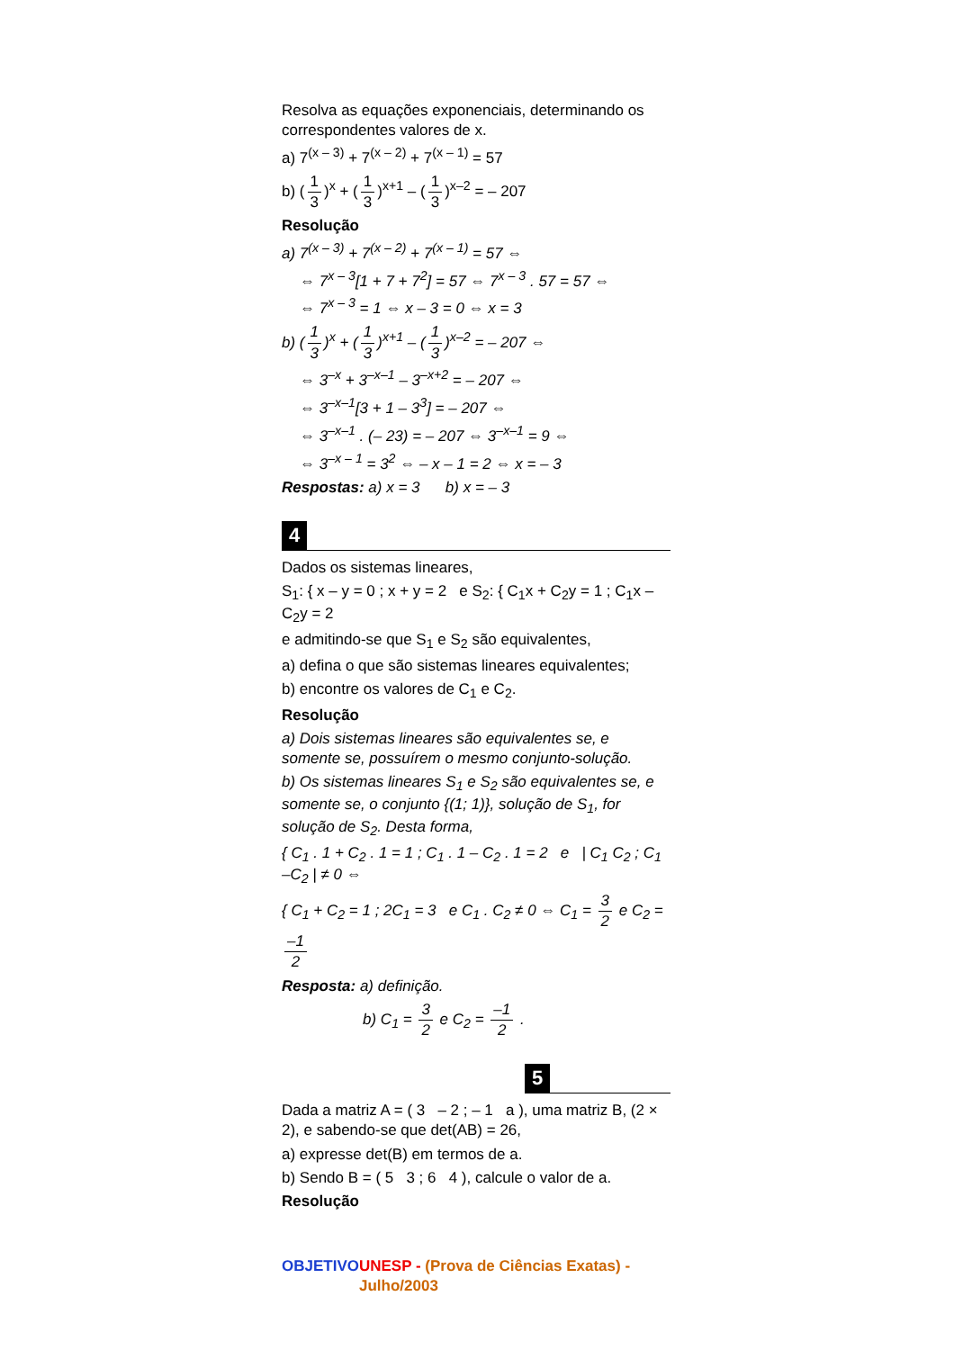Resolva as equações exponenciais, determinando os correspondentes valores de x.
a) 7<sup>(x – 3)</sup> + 7<sup>(x – 2)</sup> + 7<sup>(x – 1)</sup> = 57
b) (1 3)<sup>x</sup> + (1 3)<sup>x+1</sup> – (1 3)<sup>x–2</sup> = – 207
Resolução
a) 7<sup>(x – 3)</sup> + 7<sup>(x – 2)</sup> + 7<sup>(x – 1)</sup> = 57 ⇔
⇔ 7<sup>x – 3</sup>[1 + 7 + 7<sup>2</sup>] = 57 ⇔ 7<sup>x – 3</sup> . 57 = 57 ⇔
⇔ 7<sup>x – 3</sup> = 1 ⇔ x – 3 = 0 ⇔ x = 3
b) (1 3)<sup>x</sup> + (1 3)<sup>x+1</sup> – (1 3)<sup>x–2</sup> = – 207 ⇔
⇔ 3<sup>–x</sup> + 3<sup>–x–1</sup> – 3<sup>–x+2</sup> = – 207 ⇔
⇔ 3<sup>–x–1</sup>[3 + 1 – 3<sup>3</sup>] = – 207 ⇔
⇔ 3<sup>–x–1</sup> . (– 23) = – 207 ⇔ 3<sup>–x–1</sup> = 9 ⇔
⇔ 3<sup>–x – 1</sup> = 3<sup>2</sup> ⇔ – x – 1 = 2 ⇔ x = – 3
Respostas: a) x = 3 b) x = – 3
4
Dados os sistemas lineares,
S<sub>1</sub>: { x – y = 0 ; x + y = 2 e S<sub>2</sub>: { C<sub>1</sub>x + C<sub>2</sub>y = 1 ; C<sub>1</sub>x – C<sub>2</sub>y = 2
e admitindo-se que S<sub>1</sub> e S<sub>2</sub> são equivalentes,
a) defina o que são sistemas lineares equivalentes;
b) encontre os valores de C<sub>1</sub> e C<sub>2</sub>.
Resolução
a) Dois sistemas lineares são equivalentes se, e somente se, possuírem o mesmo conjunto-solução.
b) Os sistemas lineares S<sub>1</sub> e S<sub>2</sub> são equivalentes se, e somente se, o conjunto {(1; 1)}, solução de S<sub>1</sub>, for solução de S<sub>2</sub>. Desta forma,
{ C<sub>1</sub> . 1 + C<sub>2</sub> . 1 = 1 ; C<sub>1</sub> . 1 – C<sub>2</sub> . 1 = 2 e | C<sub>1</sub> C<sub>2</sub> ; C<sub>1</sub> –C<sub>2</sub> | ≠ 0 ⇔
{ C<sub>1</sub> + C<sub>2</sub> = 1 ; 2C<sub>1</sub> = 3 e C<sub>1</sub> . C<sub>2</sub> ≠ 0 ⇔ C<sub>1</sub> = 3 2 e C<sub>2</sub> = –1 2
Resposta: a) definição.
b) C<sub>1</sub> = 3 2 e C<sub>2</sub> = –1 2 .
5
Dada a matriz A = ( 3 – 2 ; – 1 a ), uma matriz B, (2 × 2), e sabendo-se que det(AB) = 26,
a) expresse det(B) em termos de a.
b) Sendo B = ( 5 3 ; 6 4 ), calcule o valor de a.
Resolução
OBJETIVO UNESP - (Prova de Ciências Exatas) - Julho/2003